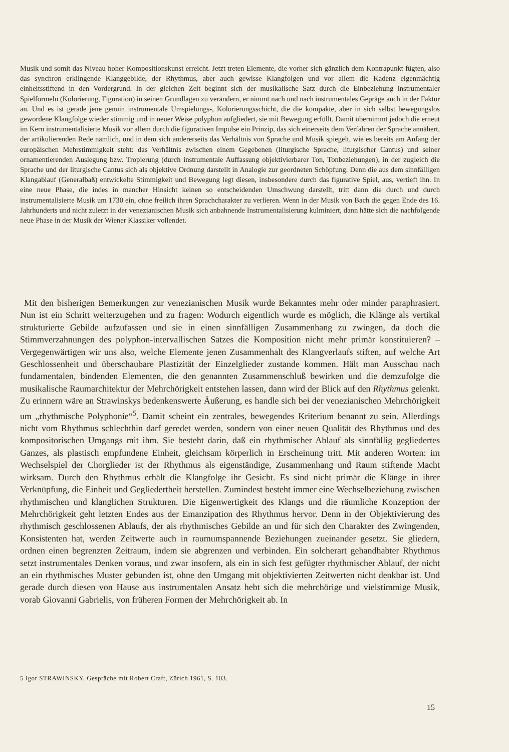Musik und somit das Niveau hoher Kompositionskunst erreicht. Jetzt treten Elemente, die vorher sich gänzlich dem Kontrapunkt fügten, also das synchron erklingende Klanggebilde, der Rhythmus, aber auch gewisse Klangfolgen und vor allem die Kadenz eigenmächtig einheitsstiftend in den Vordergrund. In der gleichen Zeit beginnt sich der musikalische Satz durch die Einbeziehung instrumentaler Spielformeln (Kolorierung, Figuration) in seinen Grundlagen zu verändern, er nimmt nach und nach instrumentales Gepräge auch in der Faktur an. Und es ist gerade jene genuin instrumentale Umspielungs-, Kolorierungsschicht, die die kompakte, aber in sich selbst bewegungslos gewordene Klangfolge wieder stimmig und in neuer Weise polyphon aufgliedert, sie mit Bewegung erfüllt. Damit übernimmt jedoch die erneut im Kern instrumentalisierte Musik vor allem durch die figurativen Impulse ein Prinzip, das sich einerseits dem Verfahren der Sprache annähert, der artikulierenden Rede nämlich, und in dem sich andererseits das Verhältnis von Sprache und Musik spiegelt, wie es bereits am Anfang der europäischen Mehrstimmigkeit steht: das Verhältnis zwischen einem Gegebenen (liturgische Sprache, liturgischer Cantus) und seiner ornamentierenden Auslegung bzw. Tropierung (durch instrumentale Auffassung objektivierbarer Ton, Tonbeziehungen), in der zugleich die Sprache und der liturgische Cantus sich als objektive Ordnung darstellt in Analogie zur geordneten Schöpfung. Denn die aus dem sinnfälligen Klangablauf (Generalbaß) entwickelte Stimmigkeit und Bewegung legt diesen, insbesondere durch das figurative Spiel, aus, vertieft ihn. In eine neue Phase, die indes in mancher Hinsicht keinen so entscheidenden Umschwung darstellt, tritt dann die durch und durch instrumentalisierte Musik um 1730 ein, ohne freilich ihren Sprachcharakter zu verlieren. Wenn in der Musik von Bach die gegen Ende des 16. Jahrhunderts und nicht zuletzt in der venezianischen Musik sich anbahnende Instrumentalisierung kulminiert, dann hätte sich die nachfolgende neue Phase in der Musik der Wiener Klassiker vollendet.
Mit den bisherigen Bemerkungen zur venezianischen Musik wurde Bekanntes mehr oder minder paraphrasiert. Nun ist ein Schritt weiterzugehen und zu fragen: Wodurch eigentlich wurde es möglich, die Klänge als vertikal strukturierte Gebilde aufzufassen und sie in einen sinnfälligen Zusammenhang zu zwingen, da doch die Stimmverzahnungen des polyphon-intervallischen Satzes die Komposition nicht mehr primär konstituieren? – Vergegenwärtigen wir uns also, welche Elemente jenen Zusammenhalt des Klangverlaufs stiften, auf welche Art Geschlossenheit und überschaubare Plastizität der Einzelglieder zustande kommen. Hält man Ausschau nach fundamentalen, bindenden Elementen, die den genannten Zusammenschluß bewirken und die demzufolge die musikalische Raumarchitektur der Mehrchörigkeit entstehen lassen, dann wird der Blick auf den Rhythmus gelenkt. Zu erinnern wäre an Strawinskys bedenkenswerte Äußerung, es handle sich bei der venezianischen Mehrchörigkeit um „rhythmische Polyphonie“<sup>5</sup>. Damit scheint ein zentrales, bewegendes Kriterium benannt zu sein. Allerdings nicht vom Rhythmus schlechthin darf geredet werden, sondern von einer neuen Qualität des Rhythmus und des kompositorischen Umgangs mit ihm. Sie besteht darin, daß ein rhythmischer Ablauf als sinnfällig gegliedertes Ganzes, als plastisch empfundene Einheit, gleichsam körperlich in Erscheinung tritt. Mit anderen Worten: im Wechselspiel der Chorglieder ist der Rhythmus als eigenständige, Zusammenhang und Raum stiftende Macht wirksam. Durch den Rhythmus erhält die Klangfolge ihr Gesicht. Es sind nicht primär die Klänge in ihrer Verknüpfung, die Einheit und Gegliedertheit herstellen. Zumindest besteht immer eine Wechselbeziehung zwischen rhythmischen und klanglichen Strukturen. Die Eigenwertigkeit des Klangs und die räumliche Konzeption der Mehrchörigkeit geht letzten Endes aus der Emanzipation des Rhythmus hervor. Denn in der Objektivierung des rhythmisch geschlossenen Ablaufs, der als rhythmisches Gebilde an und für sich den Charakter des Zwingenden, Konsistenten hat, werden Zeitwerte auch in raumumspannende Beziehungen zueinander gesetzt. Sie gliedern, ordnen einen begrenzten Zeitraum, indem sie abgrenzen und verbinden. Ein solcherart gehandhabter Rhythmus setzt instrumentales Denken voraus, und zwar insofern, als ein in sich fest gefügter rhythmischer Ablauf, der nicht an ein rhythmisches Muster gebunden ist, ohne den Umgang mit objektivierten Zeitwerten nicht denkbar ist. Und gerade durch diesen von Hause aus instrumentalen Ansatz hebt sich die mehrchörige und vielstimmige Musik, vorab Giovanni Gabrielis, von früheren Formen der Mehrchörigkeit ab. In
5 Igor STRAWINSKY, Gespräche mit Robert Craft, Zürich 1961, S. 103.
15